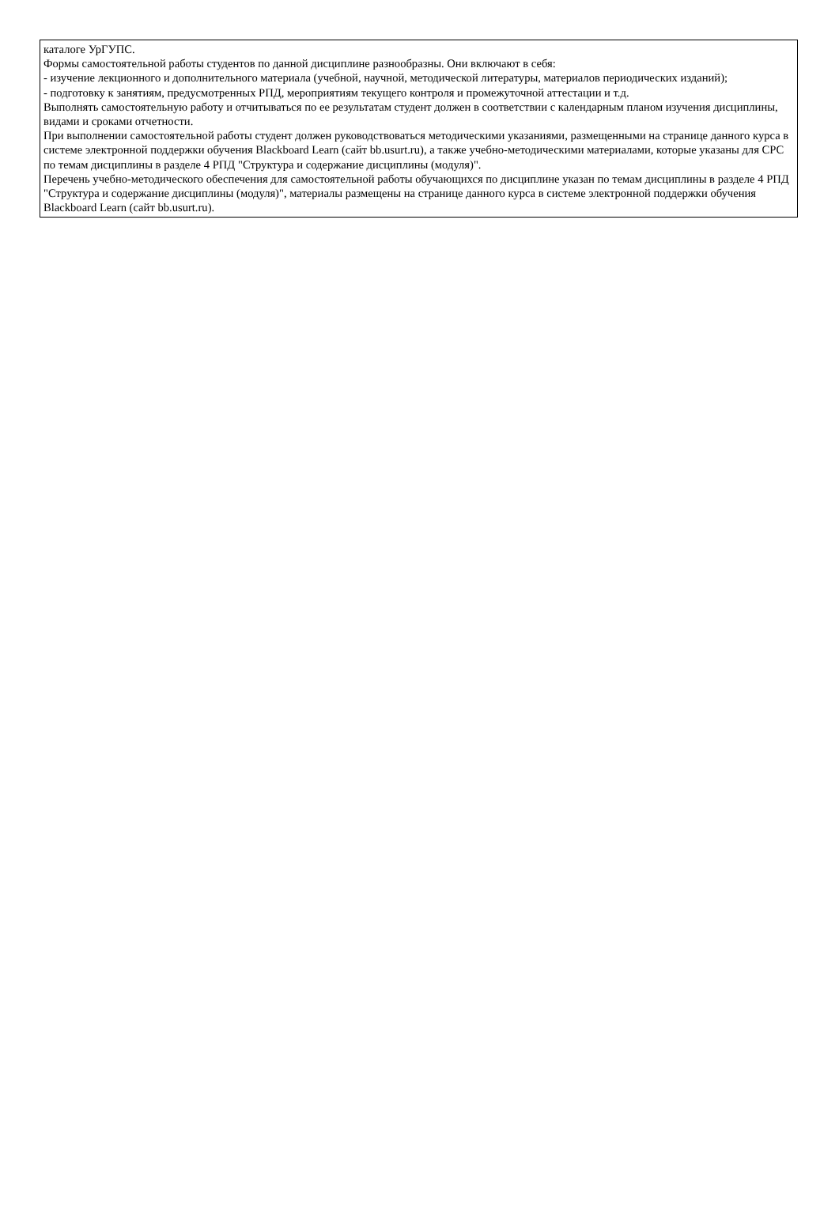каталоге УрГУПС.
Формы самостоятельной работы студентов по данной дисциплине разнообразны. Они включают в себя:
- изучение лекционного и дополнительного материала (учебной, научной, методической литературы, материалов периодических изданий);
- подготовку к занятиям, предусмотренных РПД, мероприятиям текущего контроля и промежуточной аттестации и т.д.
Выполнять самостоятельную работу и отчитываться по ее результатам студент должен в соответствии с календарным планом изучения дисциплины, видами и сроками отчетности.
При выполнении самостоятельной работы студент должен руководствоваться методическими указаниями, размещенными на странице данного курса в системе электронной поддержки обучения Blackboard Learn (сайт bb.usurt.ru), а также учебно-методическими материалами, которые указаны для СРС по темам дисциплины в разделе 4 РПД "Структура и содержание дисциплины (модуля)".
Перечень учебно-методического обеспечения для самостоятельной работы обучающихся по дисциплине указан по темам дисциплины в разделе 4 РПД "Структура и содержание дисциплины (модуля)", материалы размещены на странице данного курса в системе электронной поддержки обучения Blackboard Learn (сайт bb.usurt.ru).